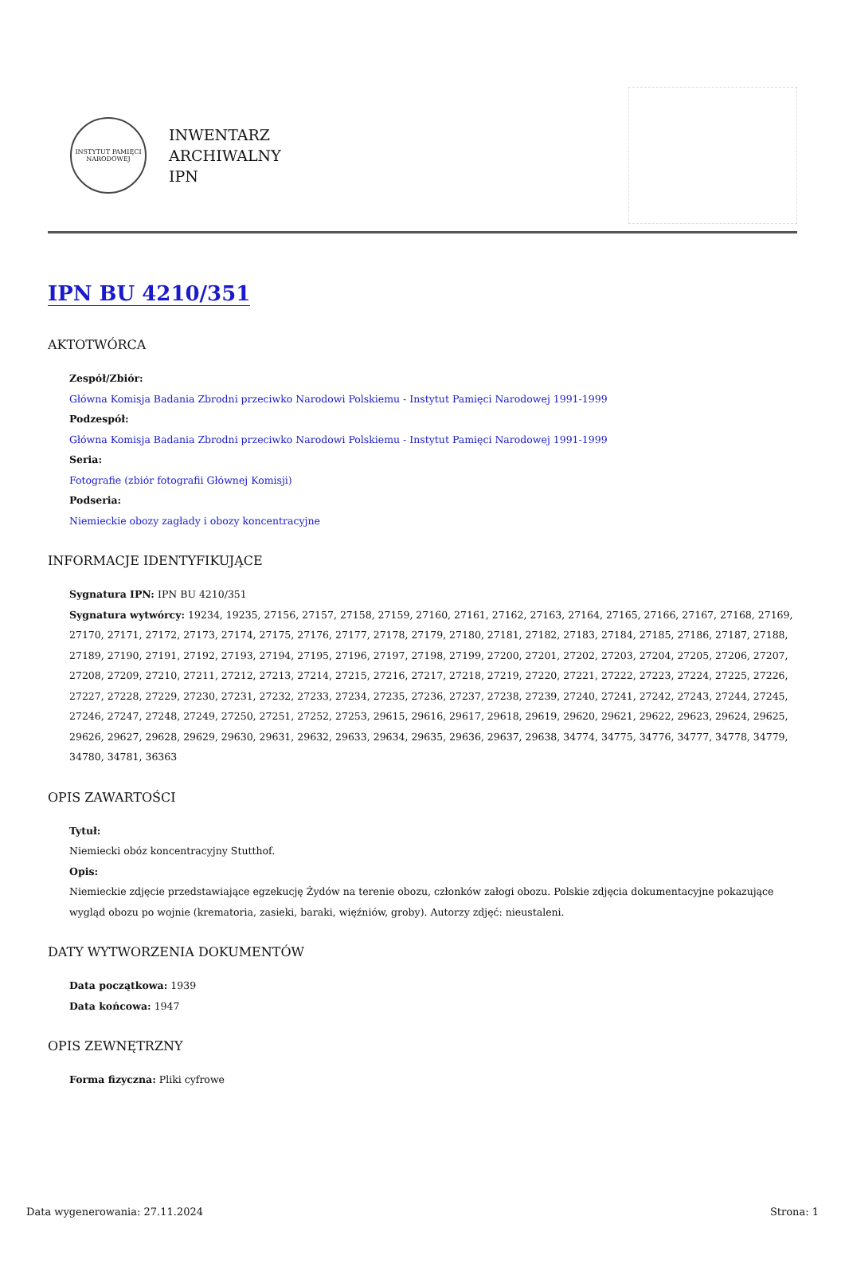INSTYTUT PAMIĘCI NARODOWEJ
INWENTARZ
ARCHIWALNY
IPN
IPN BU 4210/351
AKTOTWÓRCA
Zespół/Zbiór:
Główna Komisja Badania Zbrodni przeciwko Narodowi Polskiemu - Instytut Pamięci Narodowej 1991-1999
Podzespół:
Główna Komisja Badania Zbrodni przeciwko Narodowi Polskiemu - Instytut Pamięci Narodowej 1991-1999
Seria:
Fotografie (zbiór fotografii Głównej Komisji)
Podseria:
Niemieckie obozy zagłady i obozy koncentracyjne
INFORMACJE IDENTYFIKUJĄCE
Sygnatura IPN: IPN BU 4210/351
Sygnatura wytwórcy: 19234, 19235, 27156, 27157, 27158, 27159, 27160, 27161, 27162, 27163, 27164, 27165, 27166, 27167, 27168, 27169, 27170, 27171, 27172, 27173, 27174, 27175, 27176, 27177, 27178, 27179, 27180, 27181, 27182, 27183, 27184, 27185, 27186, 27187, 27188, 27189, 27190, 27191, 27192, 27193, 27194, 27195, 27196, 27197, 27198, 27199, 27200, 27201, 27202, 27203, 27204, 27205, 27206, 27207, 27208, 27209, 27210, 27211, 27212, 27213, 27214, 27215, 27216, 27217, 27218, 27219, 27220, 27221, 27222, 27223, 27224, 27225, 27226, 27227, 27228, 27229, 27230, 27231, 27232, 27233, 27234, 27235, 27236, 27237, 27238, 27239, 27240, 27241, 27242, 27243, 27244, 27245, 27246, 27247, 27248, 27249, 27250, 27251, 27252, 27253, 29615, 29616, 29617, 29618, 29619, 29620, 29621, 29622, 29623, 29624, 29625, 29626, 29627, 29628, 29629, 29630, 29631, 29632, 29633, 29634, 29635, 29636, 29637, 29638, 34774, 34775, 34776, 34777, 34778, 34779, 34780, 34781, 36363
OPIS ZAWARTOŚCI
Tytuł:
Niemiecki obóz koncentracyjny Stutthof.
Opis:
Niemieckie zdjęcie przedstawiające egzekucję Żydów na terenie obozu, członków załogi obozu. Polskie zdjęcia dokumentacyjne pokazujące wygląd obozu po wojnie (krematoria, zasieki, baraki, więźniów, groby). Autorzy zdjęć: nieustaleni.
DATY WYTWORZENIA DOKUMENTÓW
Data początkowa: 1939
Data końcowa: 1947
OPIS ZEWNĘTRZNY
Forma fizyczna: Pliki cyfrowe
Data wygenerowania: 27.11.2024 Strona: 1